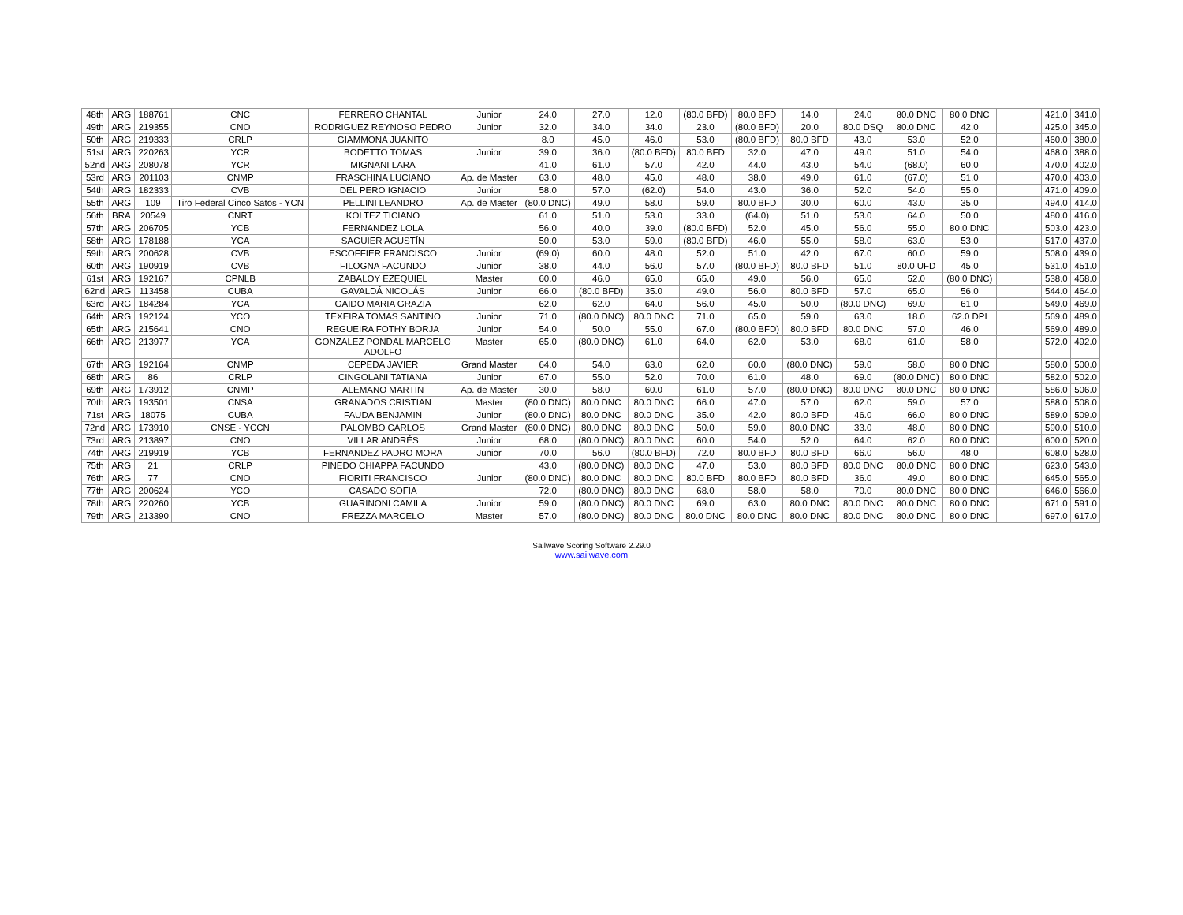| 48th | ARG | 188761 | CNC | FERRERO CHANTAL | Junior | 24.0 | 27.0 | 12.0 | (80.0 BFD) | 80.0 BFD | 14.0 | 24.0 | 80.0 DNC | 80.0 DNC | | 421.0 | 341.0 |
| 49th | ARG | 219355 | CNO | RODRIGUEZ REYNOSO PEDRO | Junior | 32.0 | 34.0 | 34.0 | 23.0 | (80.0 BFD) | 20.0 | 80.0 DSQ | 80.0 DNC | 42.0 | | 425.0 | 345.0 |
| 50th | ARG | 219333 | CRLP | GIAMMONA JUANITO | | 8.0 | 45.0 | 46.0 | 53.0 | (80.0 BFD) | 80.0 BFD | 43.0 | 53.0 | 52.0 | | 460.0 | 380.0 |
| 51st | ARG | 220263 | YCR | BODETTO TOMAS | Junior | 39.0 | 36.0 | (80.0 BFD) | 80.0 BFD | 32.0 | 47.0 | 49.0 | 51.0 | 54.0 | | 468.0 | 388.0 |
| 52nd | ARG | 208078 | YCR | MIGNANI LARA | | 41.0 | 61.0 | 57.0 | 42.0 | 44.0 | 43.0 | 54.0 | (68.0) | 60.0 | | 470.0 | 402.0 |
| 53rd | ARG | 201103 | CNMP | FRASCHINA LUCIANO | Ap. de Master | 63.0 | 48.0 | 45.0 | 48.0 | 38.0 | 49.0 | 61.0 | (67.0) | 51.0 | | 470.0 | 403.0 |
| 54th | ARG | 182333 | CVB | DEL PERO IGNACIO | Junior | 58.0 | 57.0 | (62.0) | 54.0 | 43.0 | 36.0 | 52.0 | 54.0 | 55.0 | | 471.0 | 409.0 |
| 55th | ARG | 109 | Tiro Federal Cinco Satos - YCN | PELLINI LEANDRO | Ap. de Master | (80.0 DNC) | 49.0 | 58.0 | 59.0 | 80.0 BFD | 30.0 | 60.0 | 43.0 | 35.0 | | 494.0 | 414.0 |
| 56th | BRA | 20549 | CNRT | KOLTEZ TICIANO | | 61.0 | 51.0 | 53.0 | 33.0 | (64.0) | 51.0 | 53.0 | 64.0 | 50.0 | | 480.0 | 416.0 |
| 57th | ARG | 206705 | YCB | FERNANDEZ LOLA | | 56.0 | 40.0 | 39.0 | (80.0 BFD) | 52.0 | 45.0 | 56.0 | 55.0 | 80.0 DNC | | 503.0 | 423.0 |
| 58th | ARG | 178188 | YCA | SAGUIER AGUSTÍN | | 50.0 | 53.0 | 59.0 | (80.0 BFD) | 46.0 | 55.0 | 58.0 | 63.0 | 53.0 | | 517.0 | 437.0 |
| 59th | ARG | 200628 | CVB | ESCOFFIER FRANCISCO | Junior | (69.0) | 60.0 | 48.0 | 52.0 | 51.0 | 42.0 | 67.0 | 60.0 | 59.0 | | 508.0 | 439.0 |
| 60th | ARG | 190919 | CVB | FILOGNA FACUNDO | Junior | 38.0 | 44.0 | 56.0 | 57.0 | (80.0 BFD) | 80.0 BFD | 51.0 | 80.0 UFD | 45.0 | | 531.0 | 451.0 |
| 61st | ARG | 192167 | CPNLB | ZABALOY EZEQUIEL | Master | 60.0 | 46.0 | 65.0 | 65.0 | 49.0 | 56.0 | 65.0 | 52.0 | (80.0 DNC) | | 538.0 | 458.0 |
| 62nd | ARG | 113458 | CUBA | GAVALDÁ NICOLÁS | Junior | 66.0 | (80.0 BFD) | 35.0 | 49.0 | 56.0 | 80.0 BFD | 57.0 | 65.0 | 56.0 | | 544.0 | 464.0 |
| 63rd | ARG | 184284 | YCA | GAIDO MARIA GRAZIA | | 62.0 | 62.0 | 64.0 | 56.0 | 45.0 | 50.0 | (80.0 DNC) | 69.0 | 61.0 | | 549.0 | 469.0 |
| 64th | ARG | 192124 | YCO | TEXEIRA TOMAS SANTINO | Junior | 71.0 | (80.0 DNC) | 80.0 DNC | 71.0 | 65.0 | 59.0 | 63.0 | 18.0 | 62.0 DPI | | 569.0 | 489.0 |
| 65th | ARG | 215641 | CNO | REGUEIRA FOTHY BORJA | Junior | 54.0 | 50.0 | 55.0 | 67.0 | (80.0 BFD) | 80.0 BFD | 80.0 DNC | 57.0 | 46.0 | | 569.0 | 489.0 |
| 66th | ARG | 213977 | YCA | GONZALEZ PONDAL MARCELO ADOLFO | Master | 65.0 | (80.0 DNC) | 61.0 | 64.0 | 62.0 | 53.0 | 68.0 | 61.0 | 58.0 | | 572.0 | 492.0 |
| 67th | ARG | 192164 | CNMP | CEPEDA JAVIER | Grand Master | 64.0 | 54.0 | 63.0 | 62.0 | 60.0 | (80.0 DNC) | 59.0 | 58.0 | 80.0 DNC | | 580.0 | 500.0 |
| 68th | ARG | 86 | CRLP | CINGOLANI TATIANA | Junior | 67.0 | 55.0 | 52.0 | 70.0 | 61.0 | 48.0 | 69.0 | (80.0 DNC) | 80.0 DNC | | 582.0 | 502.0 |
| 69th | ARG | 173912 | CNMP | ALEMANO MARTIN | Ap. de Master | 30.0 | 58.0 | 60.0 | 61.0 | 57.0 | (80.0 DNC) | 80.0 DNC | 80.0 DNC | 80.0 DNC | | 586.0 | 506.0 |
| 70th | ARG | 193501 | CNSA | GRANADOS CRISTIAN | Master | (80.0 DNC) | 80.0 DNC | 80.0 DNC | 66.0 | 47.0 | 57.0 | 62.0 | 59.0 | 57.0 | | 588.0 | 508.0 |
| 71st | ARG | 18075 | CUBA | FAUDA BENJAMIN | Junior | (80.0 DNC) | 80.0 DNC | 80.0 DNC | 35.0 | 42.0 | 80.0 BFD | 46.0 | 66.0 | 80.0 DNC | | 589.0 | 509.0 |
| 72nd | ARG | 173910 | CNSE - YCCN | PALOMBO CARLOS | Grand Master | (80.0 DNC) | 80.0 DNC | 80.0 DNC | 50.0 | 59.0 | 80.0 DNC | 33.0 | 48.0 | 80.0 DNC | | 590.0 | 510.0 |
| 73rd | ARG | 213897 | CNO | VILLAR ANDRÉS | Junior | 68.0 | (80.0 DNC) | 80.0 DNC | 60.0 | 54.0 | 52.0 | 64.0 | 62.0 | 80.0 DNC | | 600.0 | 520.0 |
| 74th | ARG | 219919 | YCB | FERNANDEZ PADRO MORA | Junior | 70.0 | 56.0 | (80.0 BFD) | 72.0 | 80.0 BFD | 80.0 BFD | 66.0 | 56.0 | 48.0 | | 608.0 | 528.0 |
| 75th | ARG | 21 | CRLP | PINEDO CHIAPPA FACUNDO | | 43.0 | (80.0 DNC) | 80.0 DNC | 47.0 | 53.0 | 80.0 BFD | 80.0 DNC | 80.0 DNC | 80.0 DNC | | 623.0 | 543.0 |
| 76th | ARG | 77 | CNO | FIORITI FRANCISCO | Junior | (80.0 DNC) | 80.0 DNC | 80.0 DNC | 80.0 BFD | 80.0 BFD | 80.0 BFD | 36.0 | 49.0 | 80.0 DNC | | 645.0 | 565.0 |
| 77th | ARG | 200624 | YCO | CASADO SOFIA | | 72.0 | (80.0 DNC) | 80.0 DNC | 68.0 | 58.0 | 58.0 | 70.0 | 80.0 DNC | 80.0 DNC | | 646.0 | 566.0 |
| 78th | ARG | 220260 | YCB | GUARINONI CAMILA | Junior | 59.0 | (80.0 DNC) | 80.0 DNC | 69.0 | 63.0 | 80.0 DNC | 80.0 DNC | 80.0 DNC | 80.0 DNC | | 671.0 | 591.0 |
| 79th | ARG | 213390 | CNO | FREZZA MARCELO | Master | 57.0 | (80.0 DNC) | 80.0 DNC | 80.0 DNC | 80.0 DNC | 80.0 DNC | 80.0 DNC | 80.0 DNC | 80.0 DNC | | 697.0 | 617.0 |
Sailwave Scoring Software 2.29.0
www.sailwave.com